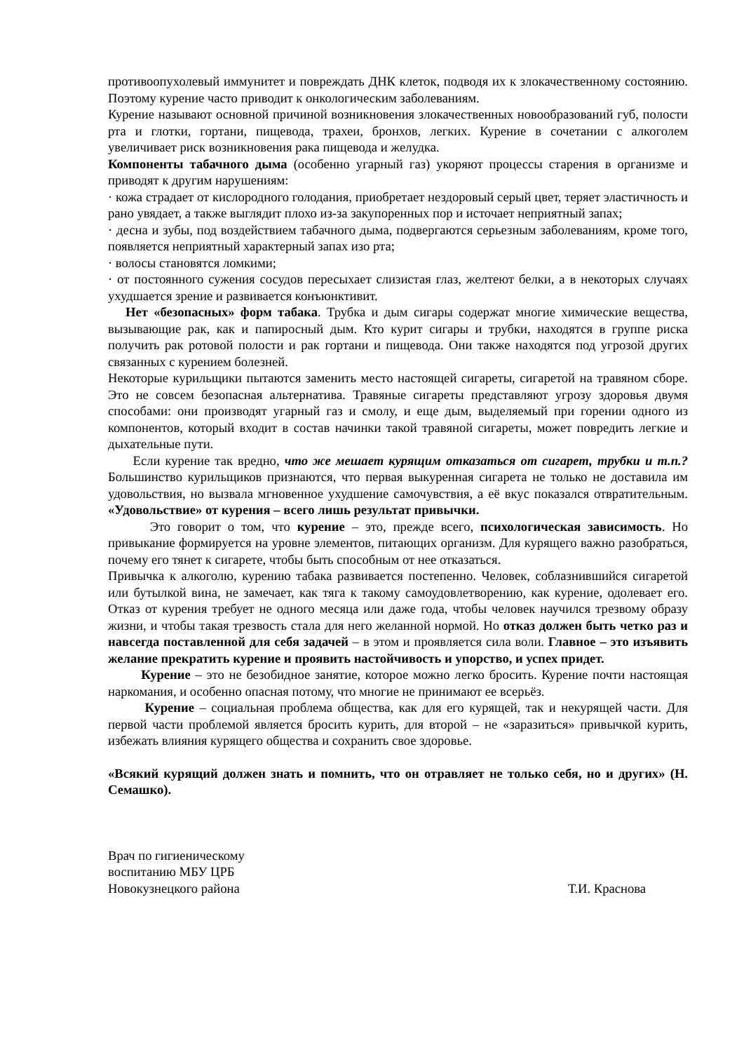противоопухолевый иммунитет и повреждать ДНК клеток, подводя их к злокачественному состоянию. Поэтому курение часто приводит к онкологическим заболеваниям.
Курение называют основной причиной возникновения злокачественных новообразований губ, полости рта и глотки, гортани, пищевода, трахеи, бронхов, легких. Курение в сочетании с алкоголем увеличивает риск возникновения рака пищевода и желудка.
Компоненты табачного дыма (особенно угарный газ) укоряют процессы старения в организме и приводят к другим нарушениям:
· кожа страдает от кислородного голодания, приобретает нездоровый серый цвет, теряет эластичность и рано увядает, а также выглядит плохо из-за закупоренных пор и источает неприятный запах;
· десна и зубы, под воздействием табачного дыма, подвергаются серьезным заболеваниям, кроме того, появляется неприятный характерный запах изо рта;
· волосы становятся ломкими;
· от постоянного сужения сосудов пересыхает слизистая глаз, желтеют белки, а в некоторых случаях ухудшается зрение и развивается конъюнктивит.
Нет «безопасных» форм табака. Трубка и дым сигары содержат многие химические вещества, вызывающие рак, как и папиросный дым. Кто курит сигары и трубки, находятся в группе риска получить рак ротовой полости и рак гортани и пищевода. Они также находятся под угрозой других связанных с курением болезней.
Некоторые курильщики пытаются заменить место настоящей сигареты, сигаретой на травяном сборе. Это не совсем безопасная альтернатива. Травяные сигареты представляют угрозу здоровья двумя способами: они производят угарный газ и смолу, и еще дым, выделяемый при горении одного из компонентов, который входит в состав начинки такой травяной сигареты, может повредить легкие и дыхательные пути.
Если курение так вредно, что же мешает курящим отказаться от сигарет, трубки и т.п.? Большинство курильщиков признаются, что первая выкуренная сигарета не только не доставила им удовольствия, но вызвала мгновенное ухудшение самочувствия, а её вкус показался отвратительным. «Удовольствие» от курения – всего лишь результат привычки.
Это говорит о том, что курение – это, прежде всего, психологическая зависимость. Но привыкание формируется на уровне элементов, питающих организм. Для курящего важно разобраться, почему его тянет к сигарете, чтобы быть способным от нее отказаться.
Привычка к алкоголю, курению табака развивается постепенно. Человек, соблазнившийся сигаретой или бутылкой вина, не замечает, как тяга к такому самоудовлетворению, как курение, одолевает его. Отказ от курения требует не одного месяца или даже года, чтобы человек научился трезвому образу жизни, и чтобы такая трезвость стала для него желанной нормой. Но отказ должен быть четко раз и навсегда поставленной для себя задачей – в этом и проявляется сила воли. Главное – это изъявить желание прекратить курение и проявить настойчивость и упорство, и успех придет.
Курение – это не безобидное занятие, которое можно легко бросить. Курение почти настоящая наркомания, и особенно опасная потому, что многие не принимают ее всерьёз.
Курение – социальная проблема общества, как для его курящей, так и некурящей части. Для первой части проблемой является бросить курить, для второй – не «заразиться» привычкой курить, избежать влияния курящего общества и сохранить свое здоровье.
«Всякий курящий должен знать и помнить, что он отравляет не только себя, но и других» (Н. Семашко).
Врач по гигиеническому
воспитанию МБУ ЦРБ
Новокузнецкого района
Т.И. Краснова